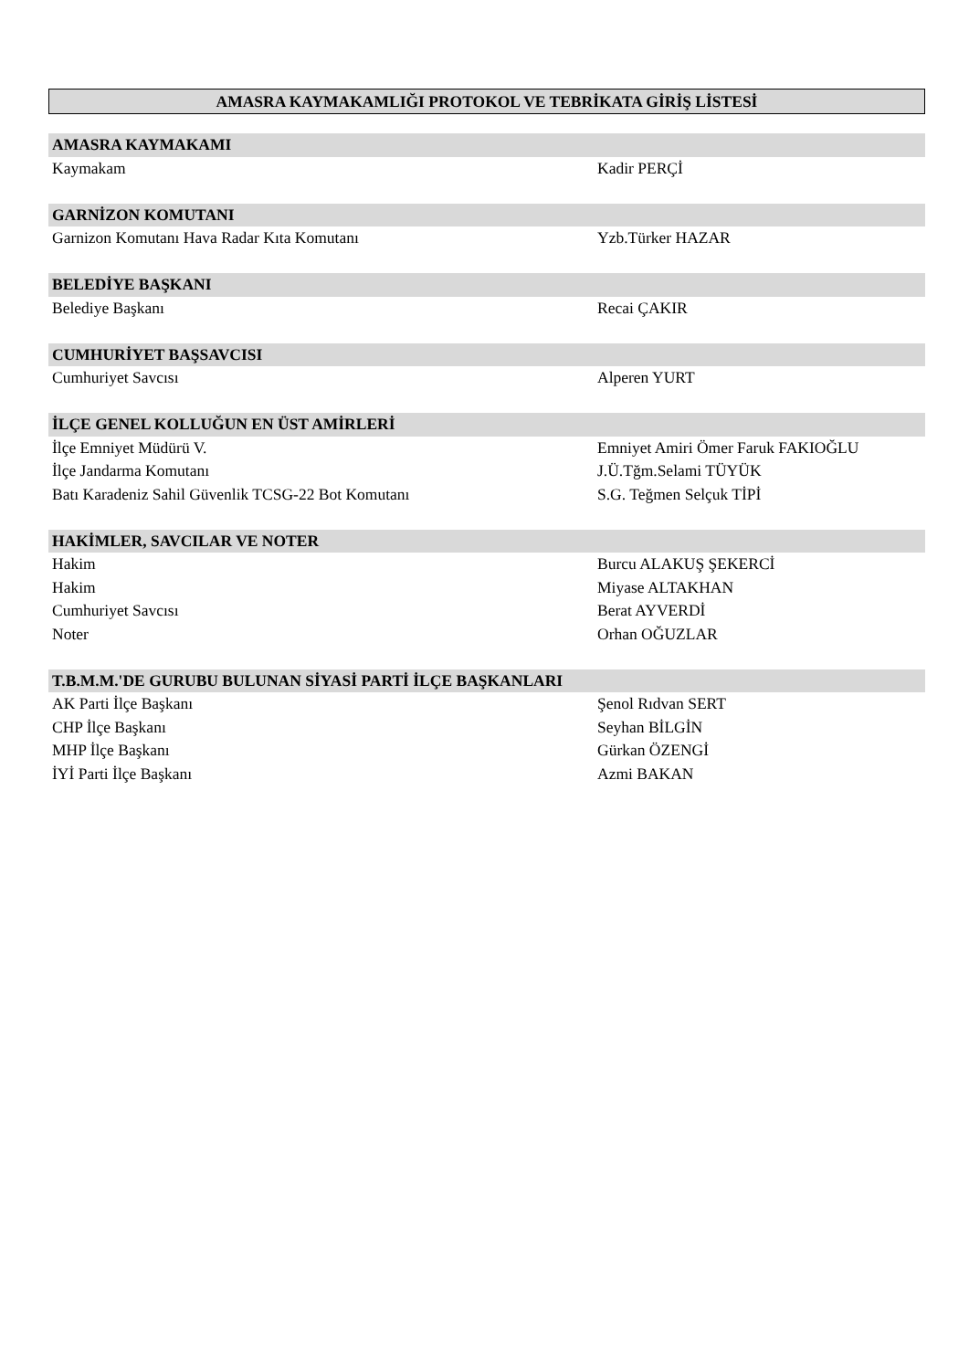AMASRA KAYMAKAMLIĞI PROTOKOL VE TEBRİKATA GİRİŞ LİSTESİ
| AMASRA KAYMAKAMI | |
| --- | --- |
| Kaymakam | Kadir PERÇİ |
| GARNİZON KOMUTANI | |
| Garnizon Komutanı Hava Radar Kıta Komutanı | Yzb.Türker HAZAR |
| BELEDİYE BAŞKANI | |
| Belediye Başkanı | Recai ÇAKIR |
| CUMHURİYET BAŞSAVCISI | |
| Cumhuriyet Savcısı | Alperen YURT |
| İLÇE GENEL KOLLUĞUN EN ÜST AMİRLERİ | |
| İlçe Emniyet Müdürü V. | Emniyet Amiri Ömer Faruk FAKIOĞLU |
| İlçe Jandarma Komutanı | J.Ü.Tğm.Selami TÜYÜK |
| Batı Karadeniz Sahil Güvenlik TCSG-22 Bot Komutanı | S.G. Teğmen Selçuk TİPİ |
| HAKİMLER, SAVCILAR VE NOTER | |
| Hakim | Burcu ALAKUŞ ŞEKERCİ |
| Hakim | Miyase ALTAKHAN |
| Cumhuriyet Savcısı | Berat AYVERDİ |
| Noter | Orhan OĞUZLAR |
| T.B.M.M.'DE GURUBU BULUNAN SİYASİ PARTİ İLÇE BAŞKANLARI | |
| AK Parti İlçe Başkanı | Şenol Rıdvan SERT |
| CHP İlçe Başkanı | Seyhan BİLGİN |
| MHP İlçe Başkanı | Gürkan ÖZENGİ |
| İYİ Parti İlçe Başkanı | Azmi BAKAN |